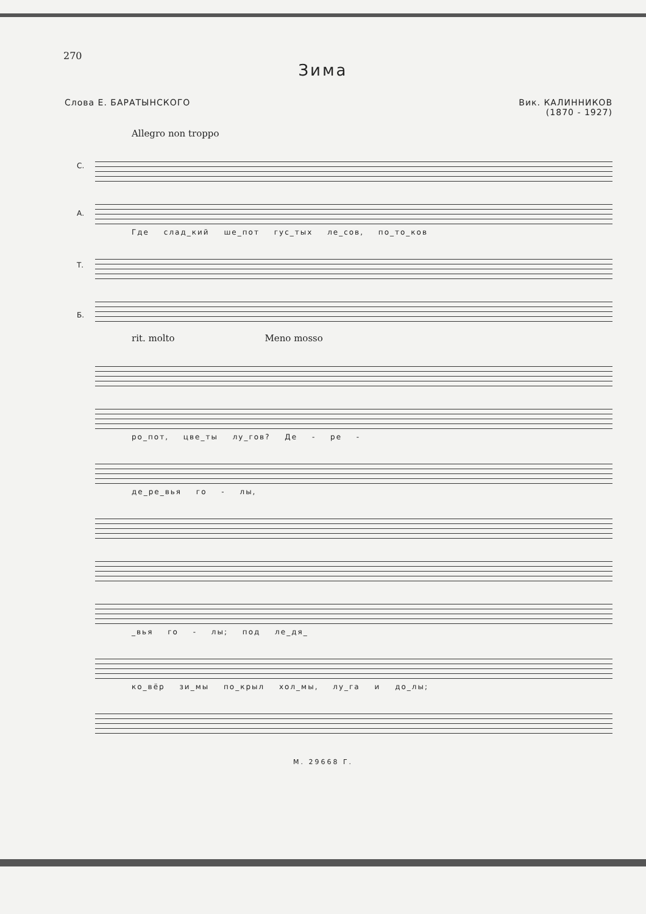270
Зима
Слова Е. БАРАТЫНСКОГО Вик. КАЛИННИКОВ
(1870 - 1927)
Allegro non troppo
С.
А.
Где слад_кий ше_пот гус_тых ле_сов, по_то_ков
Т.
Б.
rit. molto Meno mosso
ро_пот, цве_ты лу_гов? Де - ре -
де_ре_вья го - лы,
_вья го - лы; под ле_дя_
ко_вёр зи_мы по_крыл хол_мы, лу_га и до_лы;
М. 29668 Г.